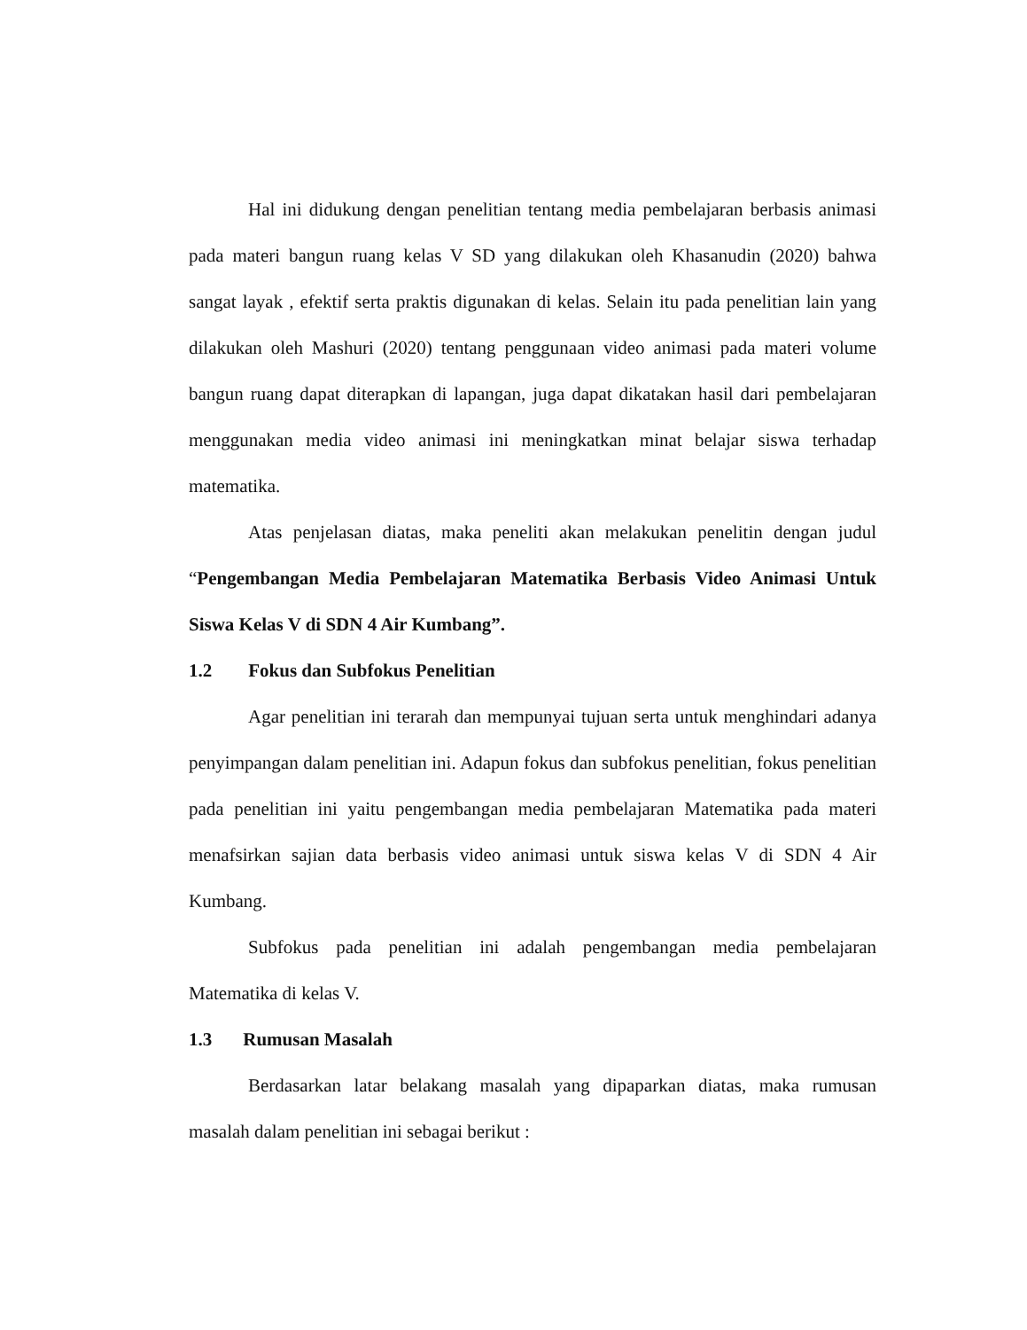Hal ini didukung dengan penelitian tentang media pembelajaran berbasis animasi pada materi bangun ruang kelas V SD yang dilakukan oleh Khasanudin (2020) bahwa sangat layak , efektif serta praktis digunakan di kelas. Selain itu pada penelitian lain yang dilakukan oleh Mashuri (2020) tentang penggunaan video animasi pada materi volume bangun ruang dapat diterapkan di lapangan, juga dapat dikatakan hasil dari pembelajaran menggunakan media video animasi ini meningkatkan minat belajar siswa terhadap matematika.
Atas penjelasan diatas, maka peneliti akan melakukan penelitin dengan judul “Pengembangan Media Pembelajaran Matematika Berbasis Video Animasi Untuk Siswa Kelas V di SDN 4 Air Kumbang”.
1.2 Fokus dan Subfokus Penelitian
Agar penelitian ini terarah dan mempunyai tujuan serta untuk menghindari adanya penyimpangan dalam penelitian ini. Adapun fokus dan subfokus penelitian, fokus penelitian pada penelitian ini yaitu pengembangan media pembelajaran Matematika pada materi menafsirkan sajian data berbasis video animasi untuk siswa kelas V di SDN 4 Air Kumbang.
Subfokus pada penelitian ini adalah pengembangan media pembelajaran Matematika di kelas V.
1.3 Rumusan Masalah
Berdasarkan latar belakang masalah yang dipaparkan diatas, maka rumusan masalah dalam penelitian ini sebagai berikut :